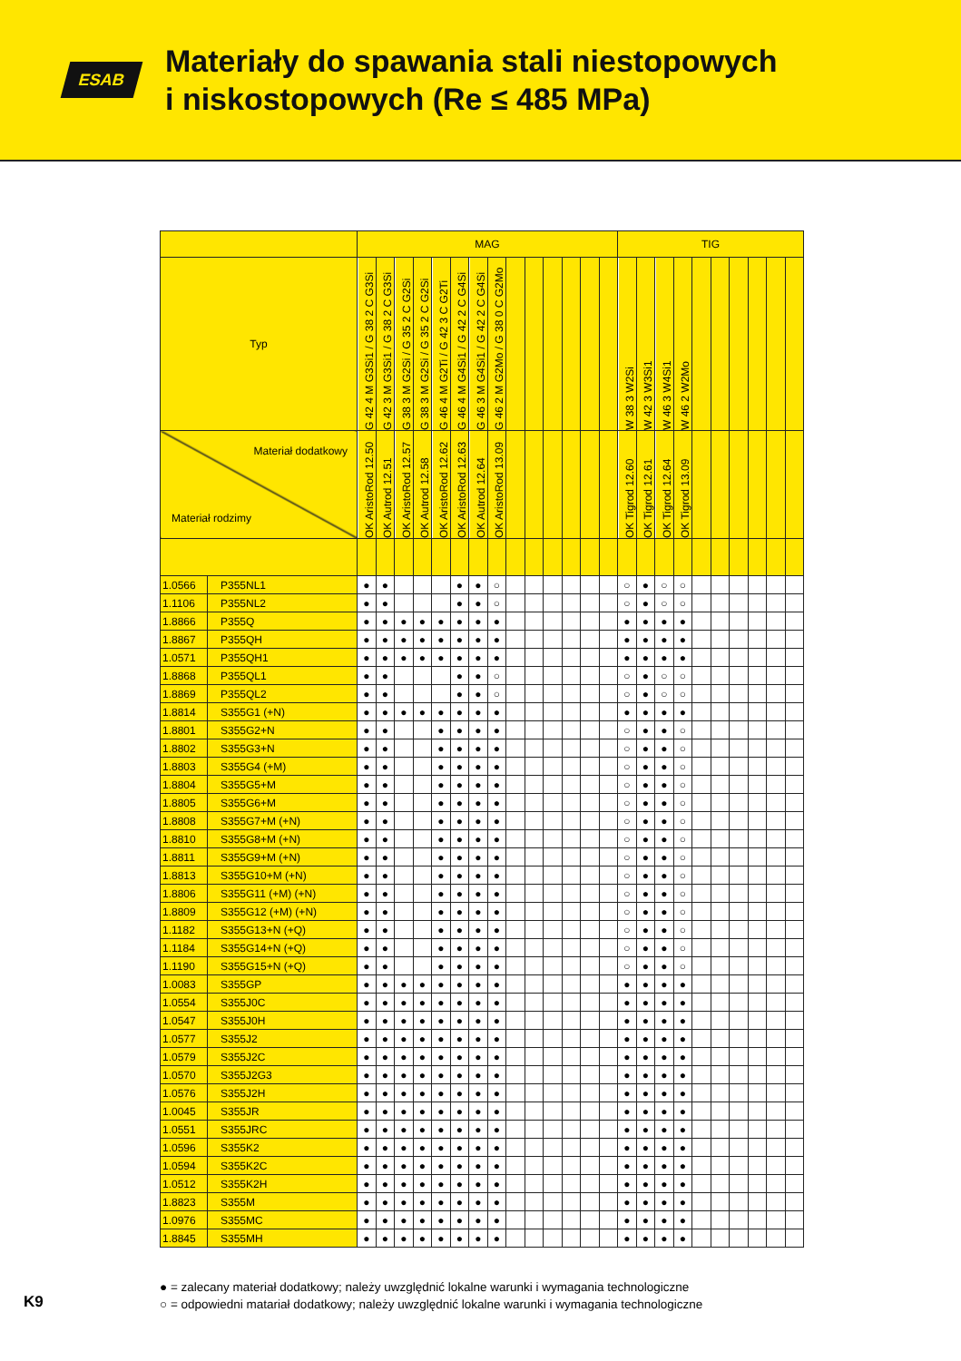ESAB
Materiały do spawania stali niestopowych
i niskostopowych (Re ≤ 485 MPa)
| | | MAG | | | | | | | | | | | | | | TIG | | | | | | | | | |
| --- | --- | --- | --- | --- | --- | --- | --- | --- | --- | --- | --- | --- | --- | --- | --- | --- | --- | --- | --- | --- | --- | --- | --- | --- | --- |
| Typ | | G 42 4 M G3Si1 / G 38 2 C G3Si | G 42 3 M G3Si1 / G 38 2 C G3Si | G 38 3 M G2Si / G 35 2 C G2Si | G 38 3 M G2Si / G 35 2 C G2Si | G 46 4 M G2Ti / G 42 3 C G2Ti | G 46 4 M G4Si1 / G 42 2 C G4Si | G 46 3 M G4Si1 / G 42 2 C G4Si | G 46 2 M G2Mo / G 38 0 C G2Mo | | | | | | | W 38 3 W2Si | W 42 3 W3Si1 | W 46 3 W4Si1 | W 46 2 W2Mo | | | | | | |
| Materiał dodatkowy Materiał rodzimy | | OK AristoRod 12.50 | OK Autrod 12.51 | OK AristoRod 12.57 | OK Autrod 12.58 | OK AristoRod 12.62 | OK AristoRod 12.63 | OK Autrod 12.64 | OK AristoRod 13.09 | | | | | | | OK Tigrod 12.60 | OK Tigrod 12.61 | OK Tigrod 12.64 | OK Tigrod 13.09 | | | | | | |
| 1.0566 | P355NL1 | ● | ● | | | | ● | ● | ○ | | | | | | | ○ | ● | ○ | ○ | | | | | | |
| 1.1106 | P355NL2 | ● | ● | | | | ● | ● | ○ | | | | | | | ○ | ● | ○ | ○ | | | | | | |
| 1.8866 | P355Q | ● | ● | ● | ● | ● | ● | ● | ● | | | | | | | ● | ● | ● | ● | | | | | | |
| 1.8867 | P355QH | ● | ● | ● | ● | ● | ● | ● | ● | | | | | | | ● | ● | ● | ● | | | | | | |
| 1.0571 | P355QH1 | ● | ● | ● | ● | ● | ● | ● | ● | | | | | | | ● | ● | ● | ● | | | | | | |
| 1.8868 | P355QL1 | ● | ● | | | | ● | ● | ○ | | | | | | | ○ | ● | ○ | ○ | | | | | | |
| 1.8869 | P355QL2 | ● | ● | | | | ● | ● | ○ | | | | | | | ○ | ● | ○ | ○ | | | | | | |
| 1.8814 | S355G1 (+N) | ● | ● | ● | ● | ● | ● | ● | ● | | | | | | | ● | ● | ● | ● | | | | | | |
| 1.8801 | S355G2+N | ● | ● | | | ● | ● | ● | ● | | | | | | | ○ | ● | ● | ○ | | | | | | |
| 1.8802 | S355G3+N | ● | ● | | | ● | ● | ● | ● | | | | | | | ○ | ● | ● | ○ | | | | | | |
| 1.8803 | S355G4 (+M) | ● | ● | | | ● | ● | ● | ● | | | | | | | ○ | ● | ● | ○ | | | | | | |
| 1.8804 | S355G5+M | ● | ● | | | ● | ● | ● | ● | | | | | | | ○ | ● | ● | ○ | | | | | | |
| 1.8805 | S355G6+M | ● | ● | | | ● | ● | ● | ● | | | | | | | ○ | ● | ● | ○ | | | | | | |
| 1.8808 | S355G7+M (+N) | ● | ● | | | ● | ● | ● | ● | | | | | | | ○ | ● | ● | ○ | | | | | | |
| 1.8810 | S355G8+M (+N) | ● | ● | | | ● | ● | ● | ● | | | | | | | ○ | ● | ● | ○ | | | | | | |
| 1.8811 | S355G9+M (+N) | ● | ● | | | ● | ● | ● | ● | | | | | | | ○ | ● | ● | ○ | | | | | | |
| 1.8813 | S355G10+M (+N) | ● | ● | | | ● | ● | ● | ● | | | | | | | ○ | ● | ● | ○ | | | | | | |
| 1.8806 | S355G11 (+M) (+N) | ● | ● | | | ● | ● | ● | ● | | | | | | | ○ | ● | ● | ○ | | | | | | |
| 1.8809 | S355G12 (+M) (+N) | ● | ● | | | ● | ● | ● | ● | | | | | | | ○ | ● | ● | ○ | | | | | | |
| 1.1182 | S355G13+N (+Q) | ● | ● | | | ● | ● | ● | ● | | | | | | | ○ | ● | ● | ○ | | | | | | |
| 1.1184 | S355G14+N (+Q) | ● | ● | | | ● | ● | ● | ● | | | | | | | ○ | ● | ● | ○ | | | | | | |
| 1.1190 | S355G15+N (+Q) | ● | ● | | | ● | ● | ● | ● | | | | | | | ○ | ● | ● | ○ | | | | | | |
| 1.0083 | S355GP | ● | ● | ● | ● | ● | ● | ● | ● | | | | | | | ● | ● | ● | ● | | | | | | |
| 1.0554 | S355J0C | ● | ● | ● | ● | ● | ● | ● | ● | | | | | | | ● | ● | ● | ● | | | | | | |
| 1.0547 | S355J0H | ● | ● | ● | ● | ● | ● | ● | ● | | | | | | | ● | ● | ● | ● | | | | | | |
| 1.0577 | S355J2 | ● | ● | ● | ● | ● | ● | ● | ● | | | | | | | ● | ● | ● | ● | | | | | | |
| 1.0579 | S355J2C | ● | ● | ● | ● | ● | ● | ● | ● | | | | | | | ● | ● | ● | ● | | | | | | |
| 1.0570 | S355J2G3 | ● | ● | ● | ● | ● | ● | ● | ● | | | | | | | ● | ● | ● | ● | | | | | | |
| 1.0576 | S355J2H | ● | ● | ● | ● | ● | ● | ● | ● | | | | | | | ● | ● | ● | ● | | | | | | |
| 1.0045 | S355JR | ● | ● | ● | ● | ● | ● | ● | ● | | | | | | | ● | ● | ● | ● | | | | | | |
| 1.0551 | S355JRC | ● | ● | ● | ● | ● | ● | ● | ● | | | | | | | ● | ● | ● | ● | | | | | | |
| 1.0596 | S355K2 | ● | ● | ● | ● | ● | ● | ● | ● | | | | | | | ● | ● | ● | ● | | | | | | |
| 1.0594 | S355K2C | ● | ● | ● | ● | ● | ● | ● | ● | | | | | | | ● | ● | ● | ● | | | | | | |
| 1.0512 | S355K2H | ● | ● | ● | ● | ● | ● | ● | ● | | | | | | | ● | ● | ● | ● | | | | | | |
| 1.8823 | S355M | ● | ● | ● | ● | ● | ● | ● | ● | | | | | | | ● | ● | ● | ● | | | | | | |
| 1.0976 | S355MC | ● | ● | ● | ● | ● | ● | ● | ● | | | | | | | ● | ● | ● | ● | | | | | | |
| 1.8845 | S355MH | ● | ● | ● | ● | ● | ● | ● | ● | | | | | | | ● | ● | ● | ● | | | | | | |
● = zalecany materiał dodatkowy; należy uwzględnić lokalne warunki i wymagania technologiczne
○ = odpowiedni matariał dodatkowy; należy uwzględnić lokalne warunki i wymagania technologiczne
K9